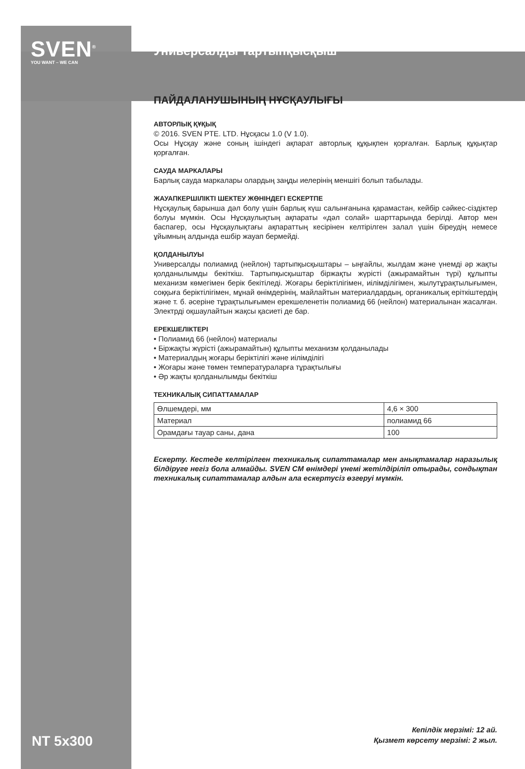SVEN<sup>®</sup>
YOU WANT – WE CAN
Универсалды тартыпқысқыш
ПАЙДАЛАНУШЫНЫҢ НҰСҚАУЛЫҒЫ
АВТОРЛЫҚ ҚҰҚЫҚ
© 2016. SVEN PTE. LTD. Нұсқасы 1.0 (V 1.0).
Осы Нұсқау және соның ішіндегі ақпарат авторлық құқықпен қорғалған. Барлық құқықтар қорғалған.
САУДА МАРКАЛАРЫ
Барлық сауда маркалары олардың заңды иелерінің меншігі болып табылады.
ЖАУАПКЕРШІЛІКТІ ШЕКТЕУ ЖӨНІНДЕГІ ЕСКЕРТПЕ
Нұсқаулық барынша дәл болу үшін барлық күш салынғанына қарамастан, кейбір сәйкес-сіздіктер болуы мүмкін. Осы Нұсқаулықтың ақпараты «дәл солай» шарттарында берілді. Автор мен баспагер, осы Нұсқаулықтағы ақпараттың кесірінен келтірілген залал үшін біреудің немесе ұйымның алдында ешбір жауап бермейді.
ҚОЛДАНЫЛУЫ
Универсалды полиамид (нейлон) тартыпқысқыштары – ыңғайлы, жылдам және үнемді әр жақты қолданылымды бекіткіш. Тартыпқысқыштар біржақты жүрісті (ажырамайтын түрі) құлыпты механизм көмегімен берік бекітіледі. Жоғары беріктілігімен, иілімділігімен, жылутұрақтылығымен, соққыға беріктілігімен, мұнай өнімдерінің, майлайтын материалдардың, органикалық еріткіштердің және т. б. әсеріне тұрақтылығымен ерекшеленетін полиамид 66 (нейлон) материалынан жасалған. Электрді оқшаулайтын жақсы қасиеті де бар.
ЕРЕКШЕЛІКТЕРІ
• Полиамид 66 (нейлон) материалы
• Біржақты жүрісті (ажырамайтын) құлыпты механизм қолданылады
• Материалдың жоғары беріктілігі және иілімділігі
• Жоғары және төмен температураларға тұрақтылығы
• Әр жақты қолданылымды бекіткіш
ТЕХНИКАЛЫҚ СИПАТТАМАЛАР
| Өлшемдері, мм | 4,6 × 300 |
| Материал | полиамид 66 |
| Орамдағы тауар саны, дана | 100 |
Ескерту. Кестеде келтірілген техникалық сипаттамалар мен анықтамалар наразылық білдіруге негіз бола алмайды. SVEN CM өнімдері үнемі жетілдіріліп отырады, сондықтан техникалық сипаттамалар алдын ала ескертусіз өзгеруі мүмкін.
NT 5x300
Кепілдік мерзімі: 12 ай.
Қызмет көрсету мерзімі: 2 жыл.